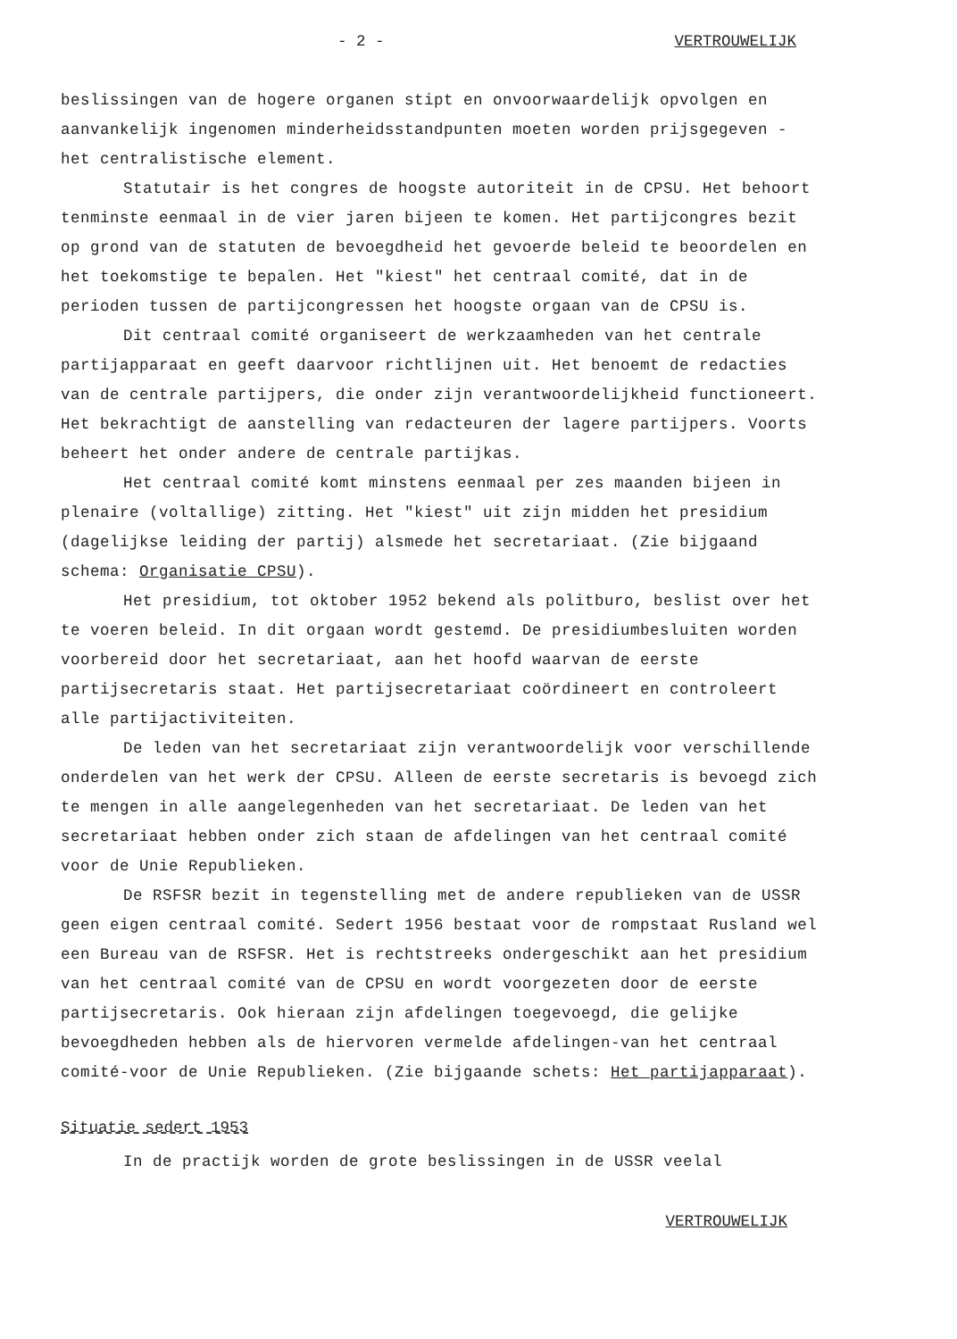- 2 - VERTROUWELIJK
beslissingen van de hogere organen stipt en onvoorwaardelijk opvolgen en aanvankelijk ingenomen minderheidsstandpunten moeten worden prijsgegeven - het centralistische element.
Statutair is het congres de hoogste autoriteit in de CPSU. Het behoort tenminste eenmaal in de vier jaren bijeen te komen. Het partijcongres bezit op grond van de statuten de bevoegdheid het gevoerde beleid te beoordelen en het toekomstige te bepalen. Het "kiest" het centraal comité, dat in de perioden tussen de partijcongressen het hoogste orgaan van de CPSU is.
Dit centraal comité organiseert de werkzaamheden van het centrale partijapparaat en geeft daarvoor richtlijnen uit. Het benoemt de redacties van de centrale partijpers, die onder zijn verantwoordelijkheid functioneert. Het bekrachtigt de aanstelling van redacteuren der lagere partijpers. Voorts beheert het onder andere de centrale partijkas.
Het centraal comité komt minstens eenmaal per zes maanden bijeen in plenaire (voltallige) zitting. Het "kiest" uit zijn midden het presidium (dagelijkse leiding der partij) alsmede het secretariaat. (Zie bijgaand schema: Organisatie CPSU).
Het presidium, tot oktober 1952 bekend als politburo, beslist over het te voeren beleid. In dit orgaan wordt gestemd. De presidiumbesluiten worden voorbereid door het secretariaat, aan het hoofd waarvan de eerste partijsecretaris staat. Het partijsecretariaat coördineert en controleert alle partijactiviteiten.
De leden van het secretariaat zijn verantwoordelijk voor verschillende onderdelen van het werk der CPSU. Alleen de eerste secretaris is bevoegd zich te mengen in alle aangelegenheden van het secretariaat. De leden van het secretariaat hebben onder zich staan de afdelingen van het centraal comité voor de Unie Republieken.
De RSFSR bezit in tegenstelling met de andere republieken van de USSR geen eigen centraal comité. Sedert 1956 bestaat voor de rompstaat Rusland wel een Bureau van de RSFSR. Het is rechtstreeks ondergeschikt aan het presidium van het centraal comité van de CPSU en wordt voorgezeten door de eerste partijsecretaris. Ook hieraan zijn afdelingen toegevoegd, die gelijke bevoegdheden hebben als de hiervoren vermelde afdelingen-van het centraal comité-voor de Unie Republieken. (Zie bijgaande schets: Het partijapparaat).
Situatie sedert 1953
In de practijk worden de grote beslissingen in de USSR veelal
VERTROUWELIJK